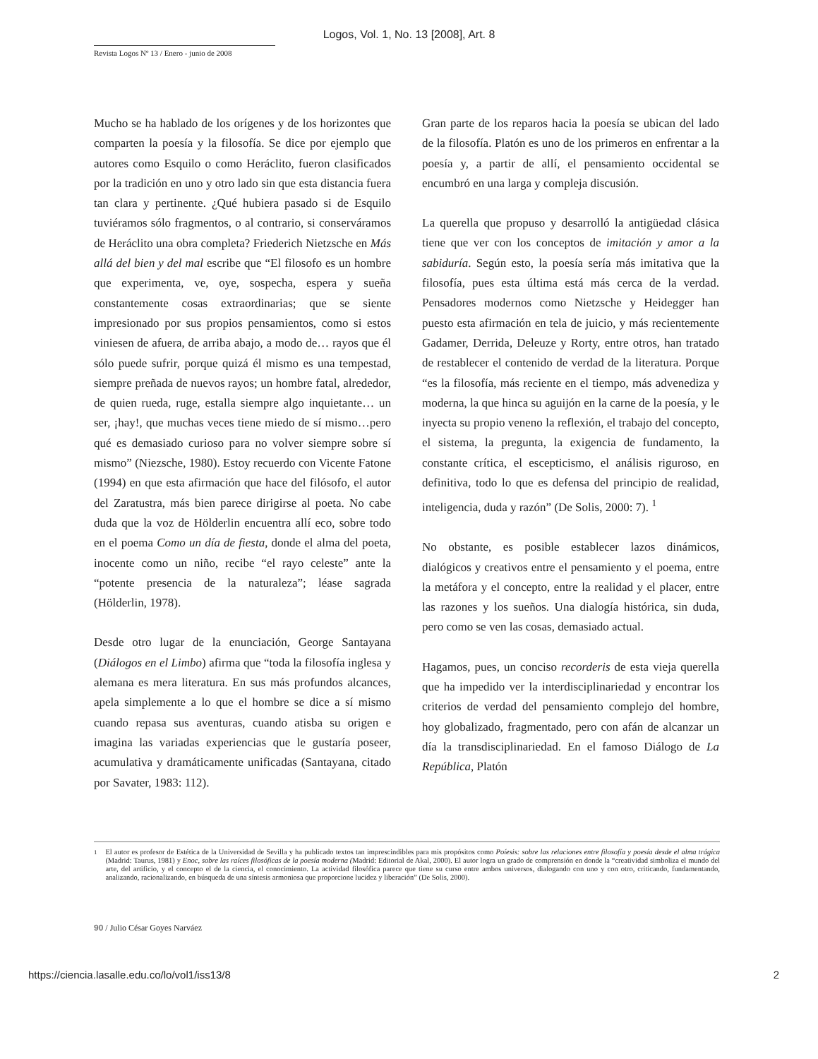Logos, Vol. 1, No. 13 [2008], Art. 8
Revista Logos Nº 13 / Enero - junio de 2008
Mucho se ha hablado de los orígenes y de los horizontes que comparten la poesía y la filosofía. Se dice por ejemplo que autores como Esquilo o como Heráclito, fueron clasificados por la tradición en uno y otro lado sin que esta distancia fuera tan clara y pertinente. ¿Qué hubiera pasado si de Esquilo tuviéramos sólo fragmentos, o al contrario, si conserváramos de Heráclito una obra completa? Friederich Nietzsche en Más allá del bien y del mal escribe que “El filosofo es un hombre que experimenta, ve, oye, sospecha, espera y sueña constantemente cosas extraordinarias; que se siente impresionado por sus propios pensamientos, como si estos viniesen de afuera, de arriba abajo, a modo de… rayos que él sólo puede sufrir, porque quizá él mismo es una tempestad, siempre preñada de nuevos rayos; un hombre fatal, alrededor, de quien rueda, ruge, estalla siempre algo inquietante… un ser, ¡hay!, que muchas veces tiene miedo de sí mismo…pero qué es demasiado curioso para no volver siempre sobre sí mismo” (Niezsche, 1980). Estoy recuerdo con Vicente Fatone (1994) en que esta afirmación que hace del filósofo, el autor del Zaratustra, más bien parece dirigirse al poeta. No cabe duda que la voz de Hölderlin encuentra allí eco, sobre todo en el poema Como un día de fiesta, donde el alma del poeta, inocente como un niño, recibe “el rayo celeste” ante la “potente presencia de la naturaleza”; léase sagrada (Hölderlin, 1978).
Desde otro lugar de la enunciación, George Santayana (Diálogos en el Limbo) afirma que “toda la filosofía inglesa y alemana es mera literatura. En sus más profundos alcances, apela simplemente a lo que el hombre se dice a sí mismo cuando repasa sus aventuras, cuando atisba su origen e imagina las variadas experiencias que le gustaría poseer, acumulativa y dramáticamente unificadas (Santayana, citado por Savater, 1983: 112).
Gran parte de los reparos hacia la poesía se ubican del lado de la filosofía. Platón es uno de los primeros en enfrentar a la poesía y, a partir de allí, el pensamiento occidental se encumbró en una larga y compleja discusión.
La querella que propuso y desarrolló la antigüedad clásica tiene que ver con los conceptos de imitación y amor a la sabiduría. Según esto, la poesía sería más imitativa que la filosofía, pues esta última está más cerca de la verdad. Pensadores modernos como Nietzsche y Heidegger han puesto esta afirmación en tela de juicio, y más recientemente Gadamer, Derrida, Deleuze y Rorty, entre otros, han tratado de restablecer el contenido de verdad de la literatura. Porque “es la filosofía, más reciente en el tiempo, más advenediza y moderna, la que hinca su aguijón en la carne de la poesía, y le inyecta su propio veneno la reflexión, el trabajo del concepto, el sistema, la pregunta, la exigencia de fundamento, la constante crítica, el escepticismo, el análisis riguroso, en definitiva, todo lo que es defensa del principio de realidad, inteligencia, duda y razón” (De Solis, 2000: 7). <sup>1</sup>
No obstante, es posible establecer lazos dinámicos, dialógicos y creativos entre el pensamiento y el poema, entre la metáfora y el concepto, entre la realidad y el placer, entre las razones y los sueños. Una dialogía histórica, sin duda, pero como se ven las cosas, demasiado actual.
Hagamos, pues, un conciso recorderis de esta vieja querella que ha impedido ver la interdisciplinariedad y encontrar los criterios de verdad del pensamiento complejo del hombre, hoy globalizado, fragmentado, pero con afán de alcanzar un día la transdisciplinariedad. En el famoso Diálogo de La República, Platón
<sup>1</sup> El autor es profesor de Estética de la Universidad de Sevilla y ha publicado textos tan imprescindibles para mis propósitos como Poíesis: sobre las relaciones entre filosofía y poesía desde el alma trágica (Madrid: Taurus, 1981) y Enoc, sobre las raíces filosóficas de la poesía moderna (Madrid: Editorial de Akal, 2000). El autor logra un grado de comprensión en donde la “creatividad simboliza el mundo del arte, del artificio, y el concepto el de la ciencia, el conocimiento. La actividad filosófica parece que tiene su curso entre ambos universos, dialogando con uno y con otro, criticando, fundamentando, analizando, racionalizando, en búsqueda de una síntesis armoniosa que proporcione lucidez y liberación” (De Solis, 2000).
90 / Julio César Goyes Narváez
https://ciencia.lasalle.edu.co/lo/vol1/iss13/8 2